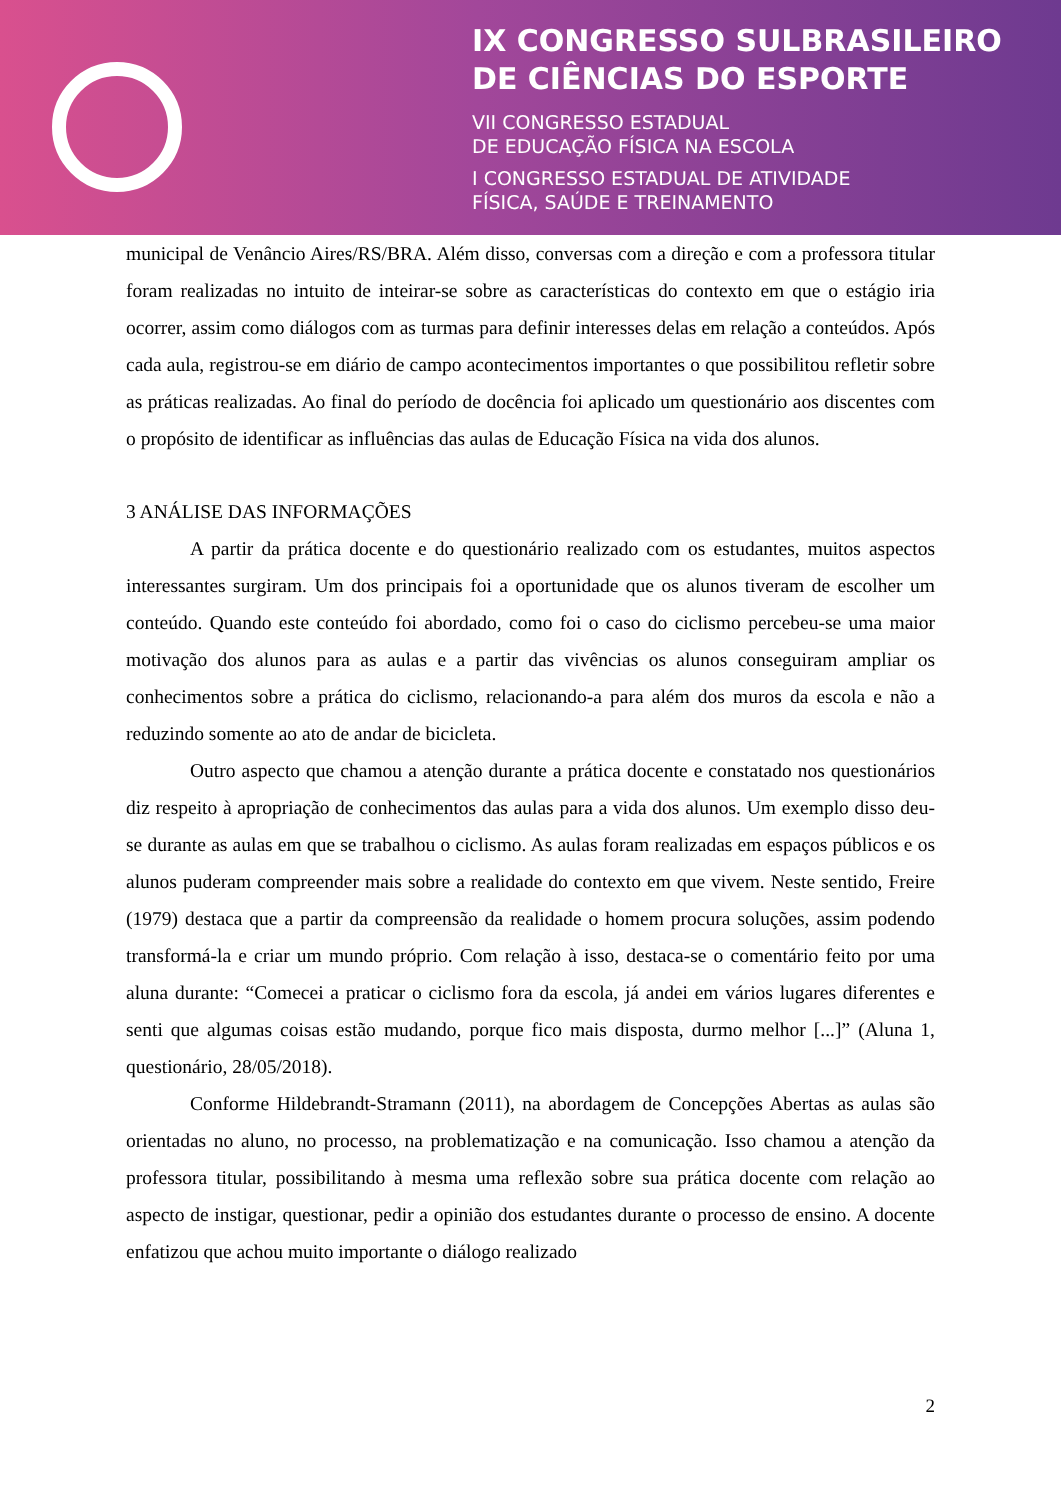IX CONGRESSO SULBRASILEIRO
DE CIÊNCIAS DO ESPORTE
VII CONGRESSO ESTADUAL
DE EDUCAÇÃO FÍSICA NA ESCOLA
I CONGRESSO ESTADUAL DE ATIVIDADE
FÍSICA, SAÚDE E TREINAMENTO
municipal de Venâncio Aires/RS/BRA. Além disso, conversas com a direção e com a professora titular foram realizadas no intuito de inteirar-se sobre as características do contexto em que o estágio iria ocorrer, assim como diálogos com as turmas para definir interesses delas em relação a conteúdos. Após cada aula, registrou-se em diário de campo acontecimentos importantes o que possibilitou refletir sobre as práticas realizadas. Ao final do período de docência foi aplicado um questionário aos discentes com o propósito de identificar as influências das aulas de Educação Física na vida dos alunos.
3 ANÁLISE DAS INFORMAÇÕES
A partir da prática docente e do questionário realizado com os estudantes, muitos aspectos interessantes surgiram. Um dos principais foi a oportunidade que os alunos tiveram de escolher um conteúdo. Quando este conteúdo foi abordado, como foi o caso do ciclismo percebeu-se uma maior motivação dos alunos para as aulas e a partir das vivências os alunos conseguiram ampliar os conhecimentos sobre a prática do ciclismo, relacionando-a para além dos muros da escola e não a reduzindo somente ao ato de andar de bicicleta.
Outro aspecto que chamou a atenção durante a prática docente e constatado nos questionários diz respeito à apropriação de conhecimentos das aulas para a vida dos alunos. Um exemplo disso deu-se durante as aulas em que se trabalhou o ciclismo. As aulas foram realizadas em espaços públicos e os alunos puderam compreender mais sobre a realidade do contexto em que vivem. Neste sentido, Freire (1979) destaca que a partir da compreensão da realidade o homem procura soluções, assim podendo transformá-la e criar um mundo próprio. Com relação à isso, destaca-se o comentário feito por uma aluna durante: “Comecei a praticar o ciclismo fora da escola, já andei em vários lugares diferentes e senti que algumas coisas estão mudando, porque fico mais disposta, durmo melhor [...]” (Aluna 1, questionário, 28/05/2018).
Conforme Hildebrandt-Stramann (2011), na abordagem de Concepções Abertas as aulas são orientadas no aluno, no processo, na problematização e na comunicação. Isso chamou a atenção da professora titular, possibilitando à mesma uma reflexão sobre sua prática docente com relação ao aspecto de instigar, questionar, pedir a opinião dos estudantes durante o processo de ensino. A docente enfatizou que achou muito importante o diálogo realizado
2